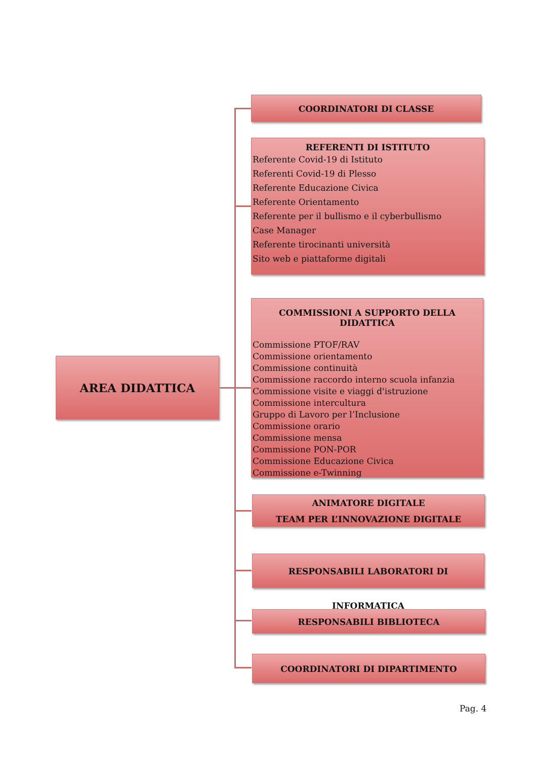AREA DIDATTICA
COORDINATORI DI CLASSE
REFERENTI DI ISTITUTO
Referente Covid-19 di Istituto
Referenti Covid-19 di Plesso
Referente Educazione Civica
Referente Orientamento
Referente per il bullismo e il cyberbullismo
Case Manager
Referente tirocinanti università
Sito web e piattaforme digitali
COMMISSIONI A SUPPORTO DELLA DIDATTICA
Commissione PTOF/RAV
Commissione orientamento
Commissione continuità
Commissione raccordo interno scuola infanzia
Commissione visite e viaggi d'istruzione
Commissione intercultura
Gruppo di Lavoro per l’Inclusione
Commissione orario
Commissione mensa
Commissione PON-POR
Commissione Educazione Civica
Commissione e-Twinning
ANIMATORE DIGITALE
TEAM PER L’INNOVAZIONE DIGITALE
RESPONSABILI LABORATORI DI INFORMATICA
RESPONSABILI BIBLIOTECA
COORDINATORI DI DIPARTIMENTO
Pag. 4